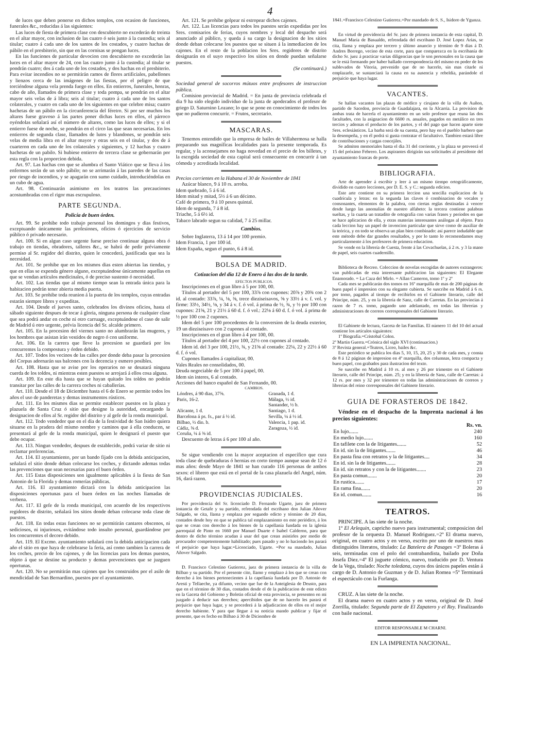4
de luces que deben ponerse en dichos templos, con ocasion de funciones, funerales &c., reducidas á las siguientes:
Las luces de fiesta de primera clase con descubierto no excederán de treinta en el altar mayor, con inclusion de las cuatro ó seis junto á la custodia; seis al titular; cuatro á cada uno de los santos de los costados, y cuatro hachas de pábilo en el presbiterio, sin que en las cornisas se pongan luces.
En las funciones de particular devocion con descubierto no excederán las luces en el altar mayor de 24, con las cuatro junto á la custodia; al titular se pondrán cuatro; dos á cada uno de los costados, y dos hachas en el presbiterio. Para evitar incendios no se permitirán ramos de flores artificiales, pabellones y lienzos cerca de las imágenes de las fiestas, por el peligro de que torciéndose alguna vela prenda fuego en ellos. En entierros, funerales, honras, cabo de año, llamados de primera clase y toda pompa, se pondrán en el altar mayor seis velas de á libra; seis al titular; cuatro á cada uno de los santos colaterales, y cuatro en cada uno de los siguientes en que celebre misa; cuatro hachetas de un pábilo en la circunferencia del féretro. Si por ser muchos los altares fuese gravoso á las partes poner dichas luces en ellos, el párroco oyéndolas señalará así el número de altares, como las luces de ellos; y si el entierro fuese de noche, se pondrán en el circo las que sean necesarias. En los entierros de segunda clase, llamados de lutos y blandones, se pondrán seis velas de media libra en el altar mayor y otras seis en el titular, y dos de á cuarteron en cada uno de los colaterales y siguientes, y 12 hachas y cuatro hachetas de un pabilo. Si hubiese entierro de tercera clase se gobernarán por esta regla con la proporcion debida.
Art. 97. Las hachas con que se alumbra el Santo Viático que se lleva á los enfermos serán de un solo pábilo; no se arrimarán á las paredes de las casas por riesgo de incendios, y se apagarán con sumo cuidado, introduciéndolas en un cubo de agua.
Art. 98. Continuarán asimismo en los teatros las precauciones acostumbradas con el rigor mas escrupuloso.
PARTE SEGUNDA.
Policía de buen órden.
Art. 99. Se prohibe todo trabajo personal los domingos y dias festivos, exceptuando únicamente las profesiones, oficios ó ejercicios de servicio público ó privado necesario.
Art. 100. Si en algun caso urgente fuese preciso continuar alguna obra ó trabajo en tiendas, obradores, talleres &c., se habrá de pedir préviamente permiso al Sr. regidor del distrito, quien le concederá, justificada que sea la necesidad.
Art. 101. Se prohibe que en los mismos dias esten abiertas las tiendas, y que en ellas se expenda género alguno, exceptuándose únicamente aquellas en que se vendan artículos medicinales, ó de preciso sustento ó necesidad.
Art. 102. Las tiendas que al mismo tiempo sean la entrada única para la habitacion podrán tener abierta media puerta.
Art. 103. Se prohibe toda reunion á la puerta de los templos, cuyas entradas estarán siempre libres y expeditas.
Art. 104. Desde el jueves santo, celebrados los divinos oficios, hasta el sábado siguiente despues de tocar á gloria, ninguna persona de cualquier clase que sea podrá andar en coche ni otro carruage, exceptuándose el caso de salir de Madrid ú otro urgente, prévia licencia del Sr. alcalde primero.
Art. 105. En la procesion del viernes santo no alumbrarán las mugeres, y los hombres que asistan irán vestidos de negro ó con uniforme.
Art. 106. En la carrera que lleve la procesion se guardará por los concurrentes la compostura y órden debido.
Art. 107. Todos los vecinos de las calles por donde deba pasar la procesion del Corpus adornarán sus balcones con la decencia y esmero posibles.
Art. 108. Hasta que se avise por los operarios no se desatará ninguna cuerda de los toldos, ni mientras esten puestos se arrojará á ellos cosa alguna.
Art. 109. En este dia hasta que se hayan quitado los toldos no podrán transitar por las calles de la carrera coches ni caballerías.
Art. 110. Desde el 18 de Diciembre hasta el 6 de Enero se permite todos los años el uso de panderetas y demas instrumentos rústicos.
Art. 111. En los mismos dias se permite establecer puestos en la plaza y plazuela de Santa Cruz ó sitio que designe la autoridad, encargando la designacion de ellos al Sr. regidor del distrito y al gefe de la ronda municipal.
Art. 112. Todo vendedor que en el dia de la festividad de San Isidro quiera situarse en la pradera del mismo nombre y caminos que á ella conducen, se presentará al gefe de la ronda municipal, quien le designará el puesto que debe ocupar.
Art. 113. Ningun vendedor, despues de establecido, podrá variar de sitio ni reclamar preferencias.
Art. 114. El ayuntamiento, por un bando fijado con la debida anticipacion, señalará el sitio donde deban colocarse los coches, y dictando ademas todas las prevenciones que sean necesarias para el buen órden.
Art. 115 Estas disposiciones son igualmente aplicables á la fiesta de San Antonio de la Florida y demas romerías públicas.
Art. 116. El ayuntamiento dictará con la debida anticipacion las disposiciones oportunas para el buen órden en las noches llamadas de verbena.
Art. 117. El gefe de la ronda municipal, con acuerdo de los respectivos regidores de distrito, señalará los sitios donde deban colocarse toda clase de puestos.
Art. 118. En todas estas funciones no se permitirán cantares obscenos, ni sediciosos, ni injuriosos, evitándose todo insulto personal, guardándose por los concurrentes el decoro debido.
Art. 119. El Excmo. ayuntamiento señalará con la debida anticipacion cada año el sitio en que haya de celebrarse la feria, así como tambien la carrera de los coches, precio de los cajones, y de las licencias para los demas puestos, objeto á que se destine su producto y demas prevenciones que se juzguen oportunas.
Art. 120. No se permitirán mas cajones que los construidos por el asilo de mendicidad de San Bernardino, puestos por el ayuntamiento.
Art. 121. Se prohibe golpear ni estropear dichos cajones.
Art. 122. Las licencias para todos los puestos serán expedidas por los Sres. comisarios de ferias, cuyos nombres y local del despacho será anunciado al público, y queda á su cargo la designacion de los sitios donde deban colocarse los puestos que se situen á la inmediacion de los cajones. En el resto de la poblacion los Sres. regidores de distrito designarán en el suyo respectivo los sitios en donde puedan señalarse puestos.
(Se continuará.)
Sociedad general de socorros mútuos entre profesores de instruccion pública.
Comision provincial de Madrid. = En junta de provincia celebrada el dia 9 ha sido elegido individuo de la junta de apoderados el profesor de griego D. Saturnino Lozano; lo que se pone en conocimiento de todos los que no pudieron concurrir. = Frutos, secretario.
MASCARAS.
Tenemos entendido que la empresa de bailes de Villahermosa se halla preparando sus magníficas localidades para la presente temporada. Es regular, y la aconsejamos no haga novedad en el precio de los billetes, y la escogida sociedad de esta capital será consecuente en concurrir á tan cómoda y acreditada localidad.
Precios corrientes en la Habana el 30 de Noviembre de 1841
Azúcar blanco, 9 á 10 rs. arroba.
Idem quebrado, 5 á 6 id.
Idem mitad y mitad, 5½ á 6 un décimo.
Café de primera, 9 á 10 pesos quintal.
Idem de segunda, 7 á 8 id.
Triache, 5 á 6½ id.
Tabaco labrado segun su calidad, 7 á 25 millar.
Cambios.
Sobre Inglaterra, 13 á 14 por 100 premio.
Idem Francia, 1 por 100 id.
Idem España, segun el punto, 6 á 8 id.
BOLSA DE MADRID.
Cotizacion del dia 12 de Enero á las dos de la tarde.
EFECTOS PUBLICOS.
Inscripciones en el gran libro á 5 por 100, 00.
Títulos al portador del 5 por 100, 33⅞ con cupones: 20⅞ y 20¾ con 2 id. al contado: 33⅞, ¼, ⅛, ⅜, trece dieziseisavos, ⅝ y 33½ á v. f. vol. y firme: 33½, 34½, ⅛, y 34 á v. f. ó vol. á prima de ½, ¾, y ½ por 100 con cupones: 21⅝, 21 y 21½ á 60 d. f. ó vol.: 22⅛ á 60 d. f. ó vol. á prima de ½ por 100 con 2 cupones.
Idem del 5 por 100 procedentes de la conversion de la deuda exterior, 19 un dieziseisavo con 2 cupones al contado.
Inscripciones en el gran libro á 4 por 100, 00.
Títulos al portador del 4 por 100, 22½ con cupones al contado.
Idem id. del 3 por 100, 21½, ¾, y 21⅝ al contado: 22¼, 22 y 22½ á 60 d. f. ó vol.
Cupones llamados á capitalizar, 00.
Vales Reales no consolidados, 00.
Deuda negociable de 5 por 100 á papel, 00.
Idem sin interes, 6 al contado.
Acciones del banco español de San Fernando, 00.
CAMBIOS.
| Lóndres, á 90 dias, 37⅝. | Granada, 1 d. |
| Paris, 16-2. | Málaga, ½ id. |
| | Santander, ½ b. |
| Alicante, 1 d. | Santiago, 1 d. |
| Barcelona á ps. fs., par á ½ id. | Sevilla, ¼ á ½ id. |
| Bilbao, ½ din. b. | Valencia, 1 pap. id. |
| Cádiz, ⅝ d. | Zaragoza, ½ id. |
| Coruña, ¼ á ⅜ id. | |
Descuento de letras á 6 por 100 al año.
Se sigue vendiendo con la mayor aceptacion el específico que cura toda clase de quebraduras ó hernias en corto tiempo aunque sean de 12 ó mas años: desde Mayo de 1841 se han curado 116 personas de ambos sexos: el librero que está en el portal de la casa plazuela del Angel, núm. 16, dará razon.
PROVIDENCIAS JUDICIALES.
Por providencia del Sr. licenciado D. Fernando Ugarte, juez de primera instancia de Getafe y su partido, refrendada del escribano don Julian Añover Salgado, se cita, llama y emplaza por segundo edicto y término de 20 dias, contados desde hoy en que se publica tal emplazamiento en este periódico, á los que se crean con derecho á los bienes de la capellanía fundada en la iglesia parroquial de Pinto en 1660 por Manuel Duarte é Isabel Calderon, para que dentro de dicho término acudan á usar del que crean asistirles por medio de procurador competentemente habilitado; pues pasado y no lo haciendo les parará el perjuicio que haya lugar.=Licenciado, Ugarte. =Por su mandado, Julian Añover Salgado.
D. Francisco Celestino Gutierrez, juez de primera instancia de la villa de Bilbao y su partido. Por el presente cito, llamo y emplazo á los que se crean con derecho á los bienes pertenecientes á la capellanía fundada por D. Antonio de Aresti y Tellaeche, ya difunto, vecino que fue de la Anteiglesia de Deusto, para que en el término de 30 dias, contados desde el de la publicacion de este edicto en la Gaceta del Gobierno y Boletin oficial de esta provincia, se presenten en mi juzgado á deducir sus derechos; apercibidos que de no hacerlo les parará el perjuicio que haya lugar, y se procederá á la adjudicacion de ellos en el mejor derecho habiente. Y para que llegue á su noticia mando publicar y fijar el presente, que es fecho en Bilbao á 30 de Diciembre de
1841.=Francisco Celestino Gutierrez.=Por mandado de S. S., Isidoro de Ygunza.
En virtud de providencia del Sr. juez de primera instancia de esta capital, D. Manuel María de Basualdo, refrendada del escribano D. José Lopez Arias, se cita, llama y emplaza por tercero y último anuncio y término de 9 dias á D. Andres Borrego, vecino de esta corte, para que comparezca en la escribanía de dicho Sr. juez á practicar varias diligencias que le son personales en la causa que se le está formando por haber hallado correspondencia del mismo en poder de los sublevados de Vitoria, prevenido que de no hacerlo, sin mas citarle ni emplazarle, se sustanciará la causa en su ausencia y rebeldía, parándole el perjuicio que haya lugar.
VACANTES.
Se hallan vacantes las plazas de médico y cirujano de la villa de Auñon, partido de Sacedon, provincia de Guadalajara, en la Alcarria. La provision de ambas trata de hacerla el ayuntamiento en un solo profesor que reuna las dos facultades, con la asignacion de 6600 rs. anuales, pagados en metálico en tres tercios y ademas el producto de los partos, y el del pago que hacen aparte siete Sres. eclesiásticos. La barba será de su cuenta, pero hay en el pueblo barbero que la desempeña, y en él podrá si gusta contratar el facultativo. Tambien estará libre de contribuciones y cargas concejiles.
Se admiten memoriales hasta el dia 31 del corriente, y la plaza se proveerá el 15 del próximo Febrero. Los aspirantes dirigirán sus solicitudes al presidente del ayuntamiento francas de porte.
BIBLIOGRAFIA.
Arte de aprender á escribir y leer á un mismo tiempo ortográficamente, dividido en cuatro lecciones, por D. E. S. y C.: segunda edicion.
Este arte contiene en su primera leccion una sencilla explicacion de la cuadrícula y letras: en la segunda las claves ó combinacion de vocales y consonantes, elementos de la palabra, con ciertas reglas destinadas á vencer desde luego las anomalías de nuestro alfabeto: la tercera contiene palabras sueltas, y la cuarta un tratadito de ortografía con varias frases y períodos en que se hace aplicacion de ella, y otras materias interesantes análogas al objeto. Para cada leccion hay un papel de invencion particular que sirve como de auxiliar de la teórica, y en todo se observa un plan bien combinado: así parece indudable que este método debe dar grandes resultados, y por lo tanto lo recomendamos muy particularmente á los profesores de primera educacion.
Se vende en la librería de Cuesta, frente á las Covachuelas, á 2 rs. y 3 la mano de papel, seis cuartos cuadernillo.
Biblioteca de Recreo. Coleccion de novelas escogidas de autores extrangeros: van publicadas de esta interesante publicacion las siguientes: El Elegante Enamorado. = La Caza del Mirlo. = Allan Cameron, tomo 1º y 2º
Cada mes se publicarán dos tomos en 16º marquilla de mas de 200 páginas de buen papel é impresion con su elegante cubierta. Se suscribe en Madrid á 6 rs. por tomo, pagados al tiempo de recibirlos en el Gabinete literario, calle del Príncipe, núm. 25, y en la librería de Sanz, calle de Carretas. En las provincias á razon de 7 rs. tomo, pagando uno adelantado, en todas las librerías y administraciones de correos corresponsales del Gabinete literario.
El Gabinete de lectura, Gaceta de las Familias. El número 11 del 10 del actual contiene los artículos siguientes:
1º Biografía.=Cristobal Colon.
2º Martin Guerra.=Crónica del siglo XVI (continuacion.)
3º Revista general.=Teatros, Liceo, bailes &c.
Este periódico se publica los dias 5, 10, 15, 20, 25 y 30 de cada mes, y consta de 8 á 12 páginas de impresion en 4º marquilla, dos columnas, letra compacta y buen papel, con grabados para ilustracion del texto.
Se suscribe en Madrid á 10 rs. al mes y 26 por trimestre en el Gabinete literario, calle del Príncipe, núm. 25; y en la librería de Sanz, calle de Carretas: á 12 rs. por mes y 32 por trimestre en todas las administraciones de correos y librerías del reino corresponsales del Gabinete literario.
GUIA DE FORASTEROS DE 1842.
Véndese en el despacho de la Imprenta nacional á los precios siguientes:
| | Rs. vn. |
| --- | --- |
| En lujo....... | 240 |
| En medio lujo....... | 160 |
| En tafilete con la de litigantes....... | 52 |
| En id. sin la de litigantes....... | 46 |
| En pasta fina con retratos y la de litigantes.... | 34 |
| En id. sin la de litigantes....... | 28 |
| En id. sin retratos y con la de litigantes....... | 23 |
| En pasta comun....... | 20 |
| En rustica....... | 17 |
| En rama fina....... | 20 |
| En id. comun....... | 16 |
TEATROS.
PRINCIPE. A las siete de la noche.
1º El Arlequin, capricho nuevo para instrumental; composicion del profesor de la orquesta D. Manuel Rodriguez.=2º El drama nuevo, original, en cuatro actos y en verso, escrito por uno de nuestros mas distinguidos literatos, titulado: La Batelera de Pasages =3º Boleras á seis, terminadas con el polo del contrabandista, bailado por Doña Josefa Diez.=4º El juguete cómico, nuevo, traducido por D. Ventura de la Vega, titulado: Noche toledana, cuyos dos únicos papeles están á cargo de D. Antonio de Guzman y de D. Julian Romea =5º Terminará el espectáculo con la Furlanga.
CRUZ. A las siete de la noche.
El drama nuevo en cuatro actos y en verso, original de D. José Zorrilla, titulado: Segunda parte de El Zapatero y el Rey. Finalizando con baile nacional.
EDITOR RESPONSABLE M CHARNI.
EN LA IMPRENTA NACIONAL.